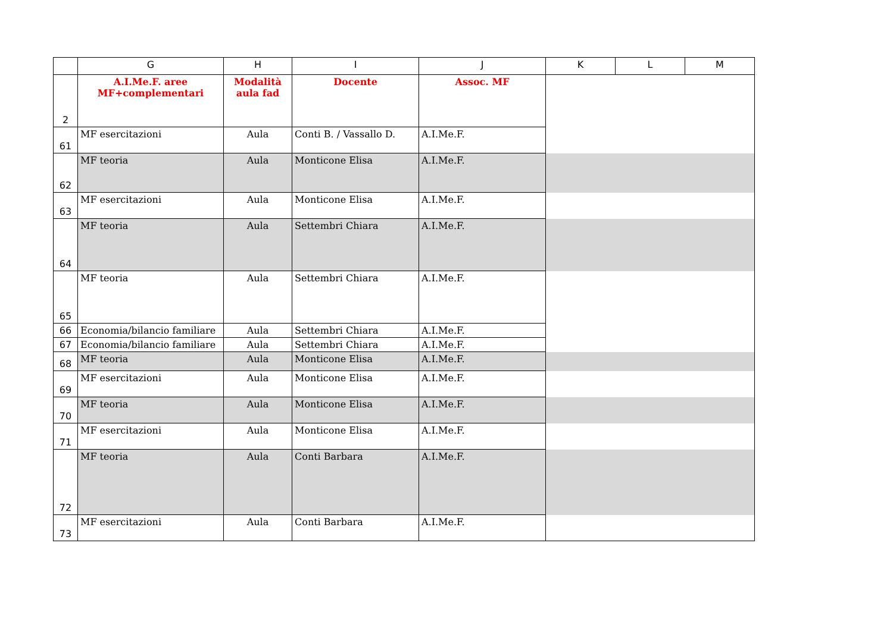| | G | H | I | J | K | L | M |
| --- | --- | --- | --- | --- | --- | --- | --- |
| 2 | A.I.Me.F. aree MF+complementari | Modalità aula fad | Docente | Assoc. MF | | | |
| 61 | MF esercitazioni | Aula | Conti B. / Vassallo D. | A.I.Me.F. | | | |
| 62 | MF teoria | Aula | Monticone Elisa | A.I.Me.F. | | | |
| 63 | MF esercitazioni | Aula | Monticone Elisa | A.I.Me.F. | | | |
| 64 | MF teoria | Aula | Settembri Chiara | A.I.Me.F. | | | |
| 65 | MF teoria | Aula | Settembri Chiara | A.I.Me.F. | | | |
| 66 | Economia/bilancio familiare | Aula | Settembri Chiara | A.I.Me.F. | | | |
| 67 | Economia/bilancio familiare | Aula | Settembri Chiara | A.I.Me.F. | | | |
| 68 | MF teoria | Aula | Monticone Elisa | A.I.Me.F. | | | |
| 69 | MF esercitazioni | Aula | Monticone Elisa | A.I.Me.F. | | | |
| 70 | MF teoria | Aula | Monticone Elisa | A.I.Me.F. | | | |
| 71 | MF esercitazioni | Aula | Monticone Elisa | A.I.Me.F. | | | |
| 72 | MF teoria | Aula | Conti Barbara | A.I.Me.F. | | | |
| 73 | MF esercitazioni | Aula | Conti Barbara | A.I.Me.F. | | | |